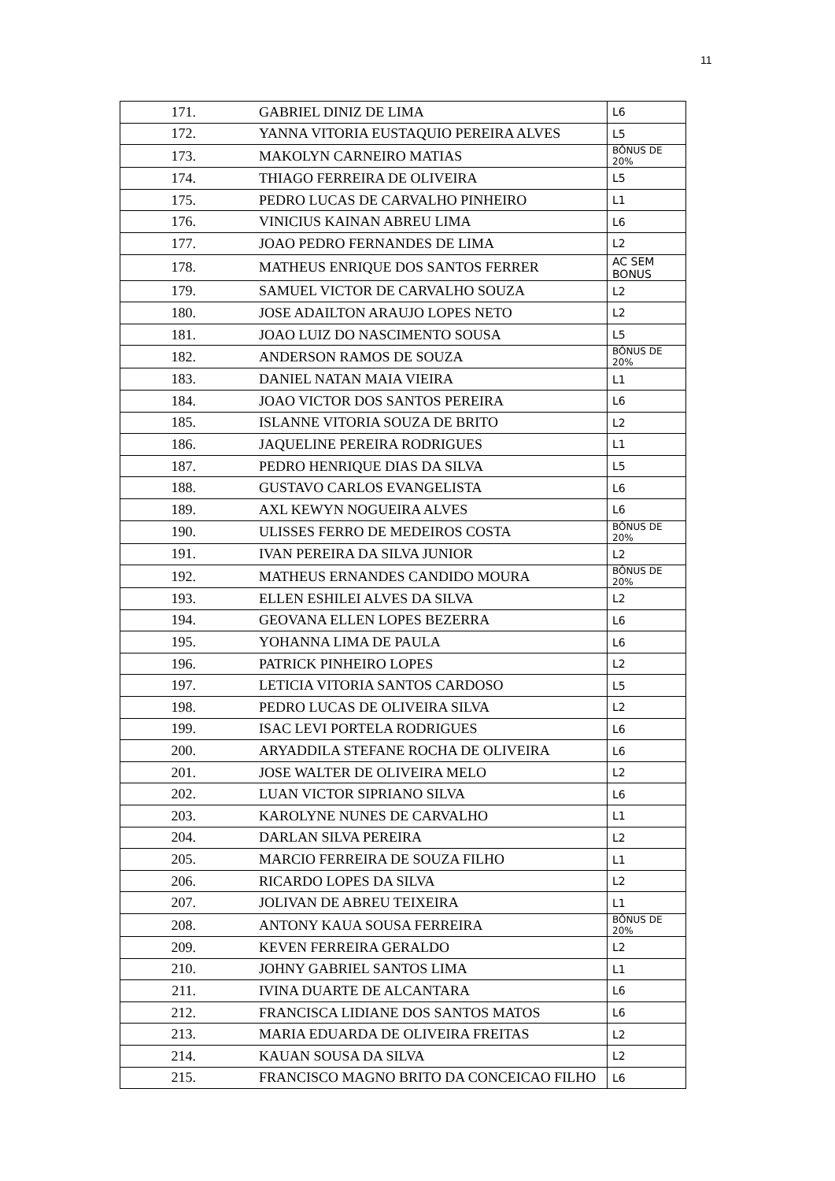11
| 171. | GABRIEL DINIZ DE LIMA | L6 |
| 172. | YANNA VITORIA EUSTAQUIO PEREIRA ALVES | L5 |
| 173. | MAKOLYN CARNEIRO MATIAS | BÔNUS DE 20% |
| 174. | THIAGO FERREIRA DE OLIVEIRA | L5 |
| 175. | PEDRO LUCAS DE CARVALHO PINHEIRO | L1 |
| 176. | VINICIUS KAINAN ABREU LIMA | L6 |
| 177. | JOAO PEDRO FERNANDES DE LIMA | L2 |
| 178. | MATHEUS ENRIQUE DOS SANTOS FERRER | AC SEM BONUS |
| 179. | SAMUEL VICTOR DE CARVALHO SOUZA | L2 |
| 180. | JOSE ADAILTON ARAUJO LOPES NETO | L2 |
| 181. | JOAO LUIZ DO NASCIMENTO SOUSA | L5 |
| 182. | ANDERSON RAMOS DE SOUZA | BÔNUS DE 20% |
| 183. | DANIEL NATAN MAIA VIEIRA | L1 |
| 184. | JOAO VICTOR DOS SANTOS PEREIRA | L6 |
| 185. | ISLANNE VITORIA SOUZA DE BRITO | L2 |
| 186. | JAQUELINE PEREIRA RODRIGUES | L1 |
| 187. | PEDRO HENRIQUE DIAS DA SILVA | L5 |
| 188. | GUSTAVO CARLOS EVANGELISTA | L6 |
| 189. | AXL KEWYN NOGUEIRA ALVES | L6 |
| 190. | ULISSES FERRO DE MEDEIROS COSTA | BÔNUS DE 20% |
| 191. | IVAN PEREIRA DA SILVA JUNIOR | L2 |
| 192. | MATHEUS ERNANDES CANDIDO MOURA | BÔNUS DE 20% |
| 193. | ELLEN ESHILEI ALVES DA SILVA | L2 |
| 194. | GEOVANA ELLEN LOPES BEZERRA | L6 |
| 195. | YOHANNA LIMA DE PAULA | L6 |
| 196. | PATRICK PINHEIRO LOPES | L2 |
| 197. | LETICIA VITORIA SANTOS CARDOSO | L5 |
| 198. | PEDRO LUCAS DE OLIVEIRA SILVA | L2 |
| 199. | ISAC LEVI PORTELA RODRIGUES | L6 |
| 200. | ARYADDILA STEFANE ROCHA DE OLIVEIRA | L6 |
| 201. | JOSE WALTER DE OLIVEIRA MELO | L2 |
| 202. | LUAN VICTOR SIPRIANO SILVA | L6 |
| 203. | KAROLYNE NUNES DE CARVALHO | L1 |
| 204. | DARLAN SILVA PEREIRA | L2 |
| 205. | MARCIO FERREIRA DE SOUZA FILHO | L1 |
| 206. | RICARDO LOPES DA SILVA | L2 |
| 207. | JOLIVAN DE ABREU TEIXEIRA | L1 |
| 208. | ANTONY KAUA SOUSA FERREIRA | BÔNUS DE 20% |
| 209. | KEVEN FERREIRA GERALDO | L2 |
| 210. | JOHNY GABRIEL SANTOS LIMA | L1 |
| 211. | IVINA DUARTE DE ALCANTARA | L6 |
| 212. | FRANCISCA LIDIANE DOS SANTOS MATOS | L6 |
| 213. | MARIA EDUARDA DE OLIVEIRA FREITAS | L2 |
| 214. | KAUAN SOUSA DA SILVA | L2 |
| 215. | FRANCISCO MAGNO BRITO DA CONCEICAO FILHO | L6 |